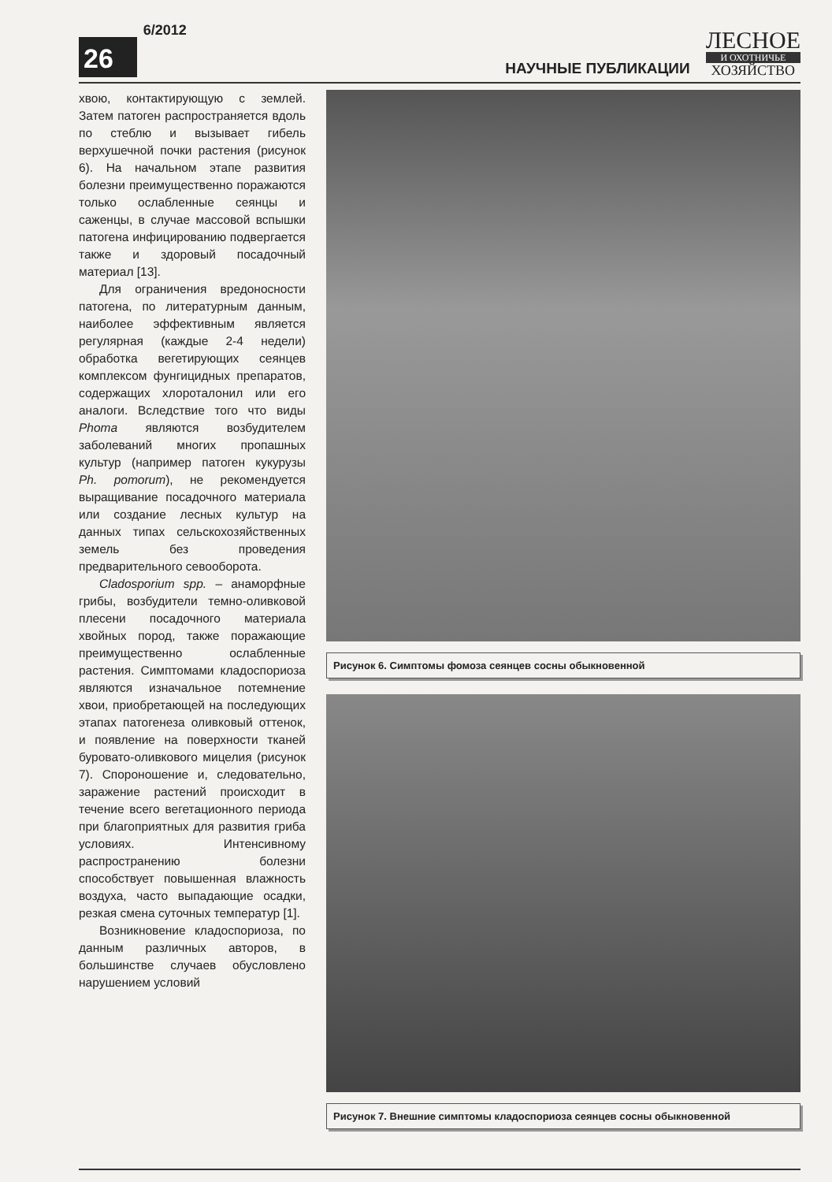26
6/2012
НАУЧНЫЕ ПУБЛИКАЦИИ
ЛЕСНОЕ
И ОХОТНИЧЬЕ
ХОЗЯЙСТВО
хвою, контактирующую с землей. Затем патоген распространяется вдоль по стеблю и вызывает гибель верхушечной почки растения (рисунок 6). На начальном этапе развития болезни преимущественно поражаются только ослабленные сеянцы и саженцы, в случае массовой вспышки патогена инфицированию подвергается также и здоровый посадочный материал [13].
Для ограничения вредоносности патогена, по литературным данным, наиболее эффективным является регулярная (каждые 2-4 недели) обработка вегетирующих сеянцев комплексом фунгицидных препаратов, содержащих хлороталонил или его аналоги. Вследствие того что виды Phoma являются возбудителем заболеваний многих пропашных культур (например патоген кукурузы Ph. pomorum), не рекомендуется выращивание посадочного материала или создание лесных культур на данных типах сельскохозяйственных земель без проведения предварительного севооборота.
Cladosporium spp. – анаморфные грибы, возбудители темно-оливковой плесени посадочного материала хвойных пород, также поражающие преимущественно ослабленные растения. Симптомами кладоспориоза являются изначальное потемнение хвои, приобретающей на последующих этапах патогенеза оливковый оттенок, и появление на поверхности тканей буровато-оливкового мицелия (рисунок 7). Спороношение и, следовательно, заражение растений происходит в течение всего вегетационного периода при благоприятных для развития гриба условиях. Интенсивному распространению болезни способствует повышенная влажность воздуха, часто выпадающие осадки, резкая смена суточных температур [1].
Возникновение кладоспориоза, по данным различных авторов, в большинстве случаев обусловлено нарушением условий
Рисунок 6. Симптомы фомоза сеянцев сосны обыкновенной
Рисунок 7. Внешние симптомы кладоспориоза сеянцев сосны обыкновенной